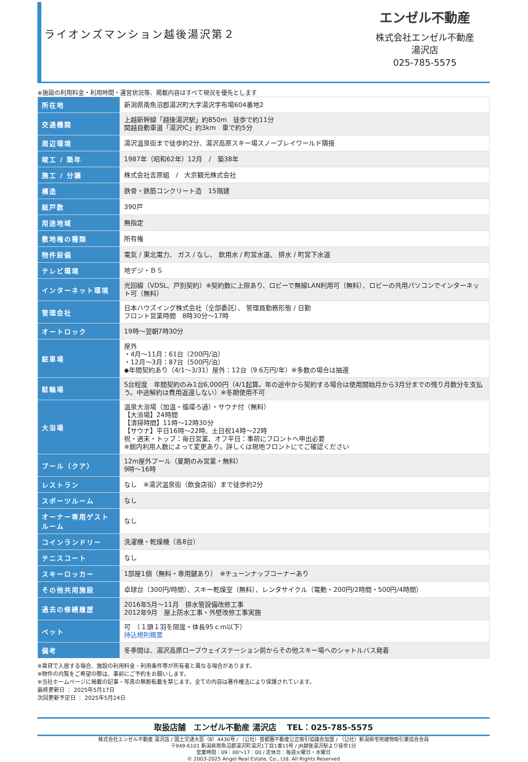ライオンズマンション越後湯沢第２
エンゼル不動産
株式会社エンゼル不動産
湯沢店
025-785-5575
※施設の利用料金・利用時間・運営状況等、掲載内容はすべて現況を優先とします
| 所在地 | 新潟県南魚沼郡湯沢町大字湯沢字布場604番地2 |
| 交通機関 | 上越新幹線「越後湯沢駅」約850m 徒歩で約11分 関越自動車道「湯沢IC」約3km 車で約5分 |
| 周辺環境 | 湯沢温泉街まで徒歩約2分、湯沢高原スキー場スノープレイワールド隣接 |
| 竣工 / 築年 | 1987年（昭和62年）12月 / 築38年 |
| 施工 / 分譲 | 株式会社吉原組 / 大京観光株式会社 |
| 構造 | 鉄骨・鉄筋コンクリート造 15階建 |
| 総戸数 | 390戸 |
| 用途地域 | 無指定 |
| 敷地権の種類 | 所有権 |
| 物件設備 | 電気 / 東北電力、 ガス / なし、 飲用水 / 町営水道、 排水 / 町営下水道 |
| テレビ環境 | 地デジ・ＢＳ |
| インターネット環境 | 光回線（VDSL、戸別契約）※契約数に上限あり、ロビーで無線LAN利用可（無料）、ロビーの共用パソコンでインターネット可（無料） |
| 管理会社 | 日本ハウズイング株式会社（全部委託）、 管理員勤務形態 / 日勤 フロント営業時間 8時30分～17時 |
| オートロック | 19時～翌朝7時30分 |
| 駐車場 | 屋外 ・4月～11月：61台（200円/泊） ・12月～3月：87台（500円/泊） ◆年間契約あり（4/1～3/31）屋外：12台（9.6万円/年）※多数の場合は抽選 |
| 駐輪場 | 5台程度 年間契約のみ1台6,000円（4/1起算。年の途中から契約する場合は使用開始月から3月分までの残り月数分を支払う。中途解約は費用返還しない）※冬期使用不可 |
| 大浴場 | 温泉大浴場（加温・循環ろ過）・サウナ付（無料） 【大浴場】24時間 【清掃時間】11時～12時30分 【サウナ】平日16時～22時、土日祝14時～22時 祝・週末・トップ：毎日営業、オフ平日：事前にフロントへ申出必要 ※館内利用人数によって変更あり。詳しくは現地フロントにてご確認ください |
| プール（クア） | 12m屋外プール（夏期のみ営業・無料） 9時～16時 |
| レストラン | なし ※湯沢温泉街（飲食店街）まで徒歩約2分 |
| スポーツルーム | なし |
| オーナー専用ゲストルーム | なし |
| コインランドリー | 洗濯機・乾燥機（各8台） |
| テニスコート | なし |
| スキーロッカー | 1部屋1個（無料・専用鍵あり） ※チューンナップコーナーあり |
| その他共用施設 | 卓球台（300円/時間）、スキー乾燥室（無料）、レンタサイクル（電動・200円/2時間・500円/4時間） |
| 過去の修繕履歴 | 2016年5月～11月 排水管設備改修工事 2012年9月 屋上防水工事・外壁改修工事実施 |
| ペット | 可 （１頭１羽を限度・体長95ｃｍ以下） 持込規則概要 |
| 備考 | 冬季間は、湯沢高原ロープウェイステーション前からその他スキー場へのシャトルバス発着 |
※賃貸で入居する場合、施設の利用料金・利用条件等が所有者と異なる場合があります。
※物件の内覧をご希望の際は、事前にご予約をお願いします。
※当社ホームページに掲載の記事・写真の無断転載を禁じます。全ての内容は著作権法により保護されています。
最終更新日 ： 2025年5月17日
次回更新予定日 ： 2025年5月24日
取扱店舗　エンゼル不動産 湯沢店　 TEL：025-785-5575
株式会社エンゼル不動産 湯沢店 / 国土交通大臣（8）4430号 / （公社）首都圏不動産公正取引協議会加盟 / （公社）新潟県宅地建物取引業協会会員
〒949-6101 新潟県南魚沼郡湯沢町湯沢1丁目1番15号 / JR越後湯沢駅より徒歩1分
営業時間：09：00～17：00 / 定休日：毎週火曜日・水曜日
© 2003-2025 Angel Real Estate, Co., Ltd. All Rights Reserved